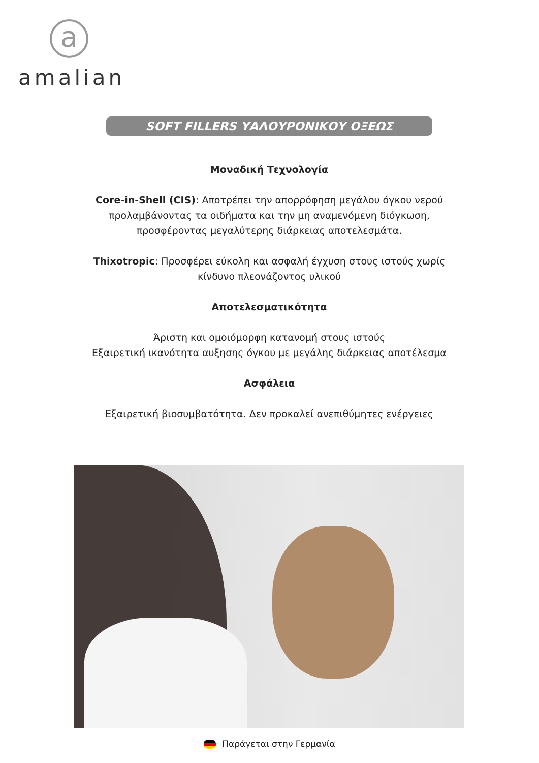a
amalian
SOFT FILLERS ΥΑΛΟΥΡΟΝΙΚΟΥ ΟΞΕΩΣ
Μοναδική Τεχνολογία
Core-in-Shell (CIS): Αποτρέπει την απορρόφηση μεγάλου όγκου νερού προλαμβάνοντας τα οιδήματα και την μη αναμενόμενη διόγκωση, προσφέροντας μεγαλύτερης διάρκειας αποτελεσμάτα.
Thixotropic: Προσφέρει εύκολη και ασφαλή έγχυση στους ιστούς χωρίς κίνδυνο πλεονάζοντος υλικού
Αποτελεσματικότητα
Άριστη και ομοιόμορφη κατανομή στους ιστούς
Εξαιρετική ικανότητα αυξησης όγκου με μεγάλης διάρκειας αποτέλεσμα
Ασφάλεια
Εξαιρετική βιοσυμβατότητα. Δεν προκαλεί ανεπιθύμητες ενέργειες
Παράγεται στην Γερμανία